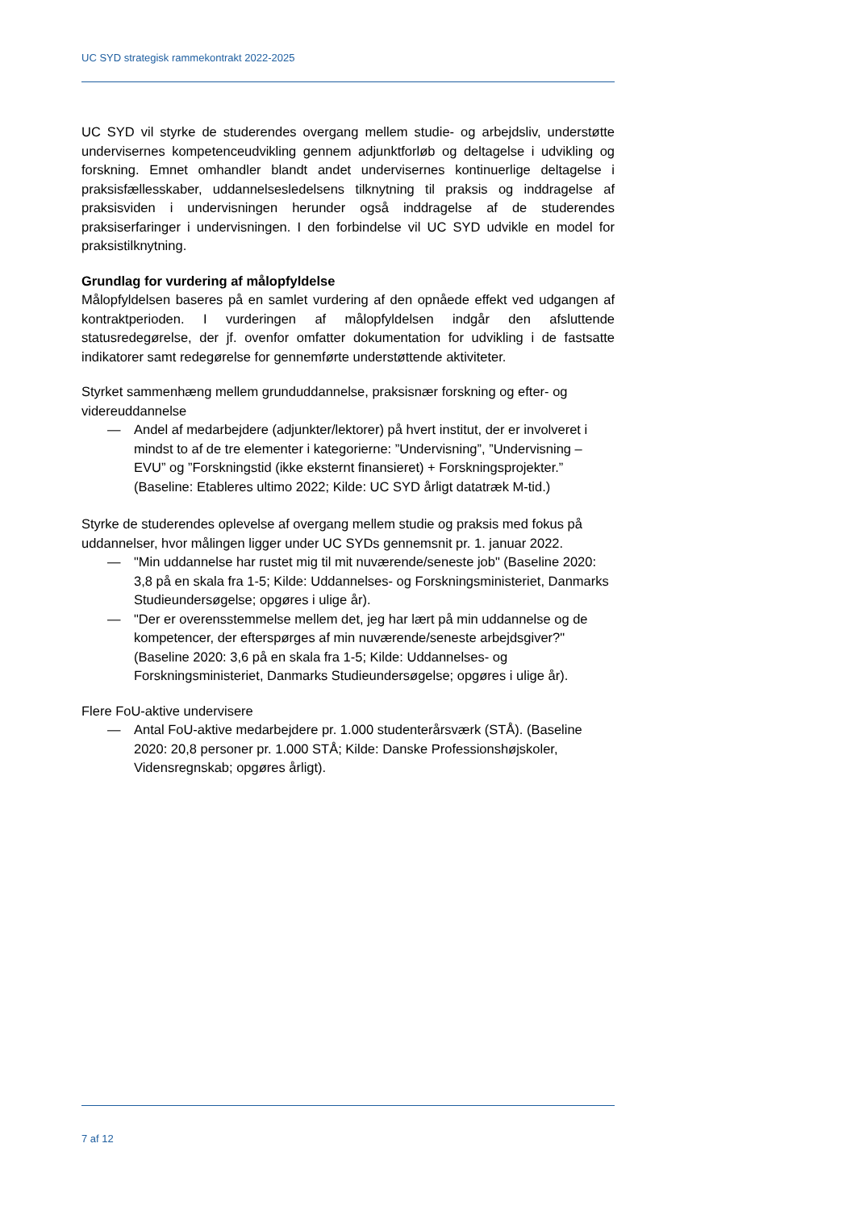UC SYD strategisk rammekontrakt 2022-2025
UC SYD vil styrke de studerendes overgang mellem studie- og arbejdsliv, understøtte undervisernes kompetenceudvikling gennem adjunktforløb og deltagelse i udvikling og forskning. Emnet omhandler blandt andet undervisernes kontinuerlige deltagelse i praksisfællesskaber, uddannelsesledelsens tilknytning til praksis og inddragelse af praksisviden i undervisningen herunder også inddragelse af de studerendes praksiserfaringer i undervisningen. I den forbindelse vil UC SYD udvikle en model for praksistilknytning.
Grundlag for vurdering af målopfyldelse
Målopfyldelsen baseres på en samlet vurdering af den opnåede effekt ved udgangen af kontraktperioden. I vurderingen af målopfyldelsen indgår den afsluttende statusredegørelse, der jf. ovenfor omfatter dokumentation for udvikling i de fastsatte indikatorer samt redegørelse for gennemførte understøttende aktiviteter.
Styrket sammenhæng mellem grunduddannelse, praksisnær forskning og efter- og videreuddannelse
— Andel af medarbejdere (adjunkter/lektorer) på hvert institut, der er involveret i mindst to af de tre elementer i kategorierne: ”Undervisning”, ”Undervisning – EVU” og ”Forskningstid (ikke eksternt finansieret) + Forskningsprojekter.” (Baseline: Etableres ultimo 2022; Kilde: UC SYD årligt datatræk M-tid.)
Styrke de studerendes oplevelse af overgang mellem studie og praksis med fokus på uddannelser, hvor målingen ligger under UC SYDs gennemsnit pr. 1. januar 2022.
— "Min uddannelse har rustet mig til mit nuværende/seneste job" (Baseline 2020: 3,8 på en skala fra 1-5; Kilde: Uddannelses- og Forskningsministeriet, Danmarks Studieundersøgelse; opgøres i ulige år).
— "Der er overensstemmelse mellem det, jeg har lært på min uddannelse og de kompetencer, der efterspørges af min nuværende/seneste arbejdsgiver?" (Baseline 2020: 3,6 på en skala fra 1-5; Kilde: Uddannelses- og Forskningsministeriet, Danmarks Studieundersøgelse; opgøres i ulige år).
Flere FoU-aktive undervisere
— Antal FoU-aktive medarbejdere pr. 1.000 studenterårsværk (STÅ). (Baseline 2020: 20,8 personer pr. 1.000 STÅ; Kilde: Danske Professionshøjskoler, Vidensregnskab; opgøres årligt).
7 af 12